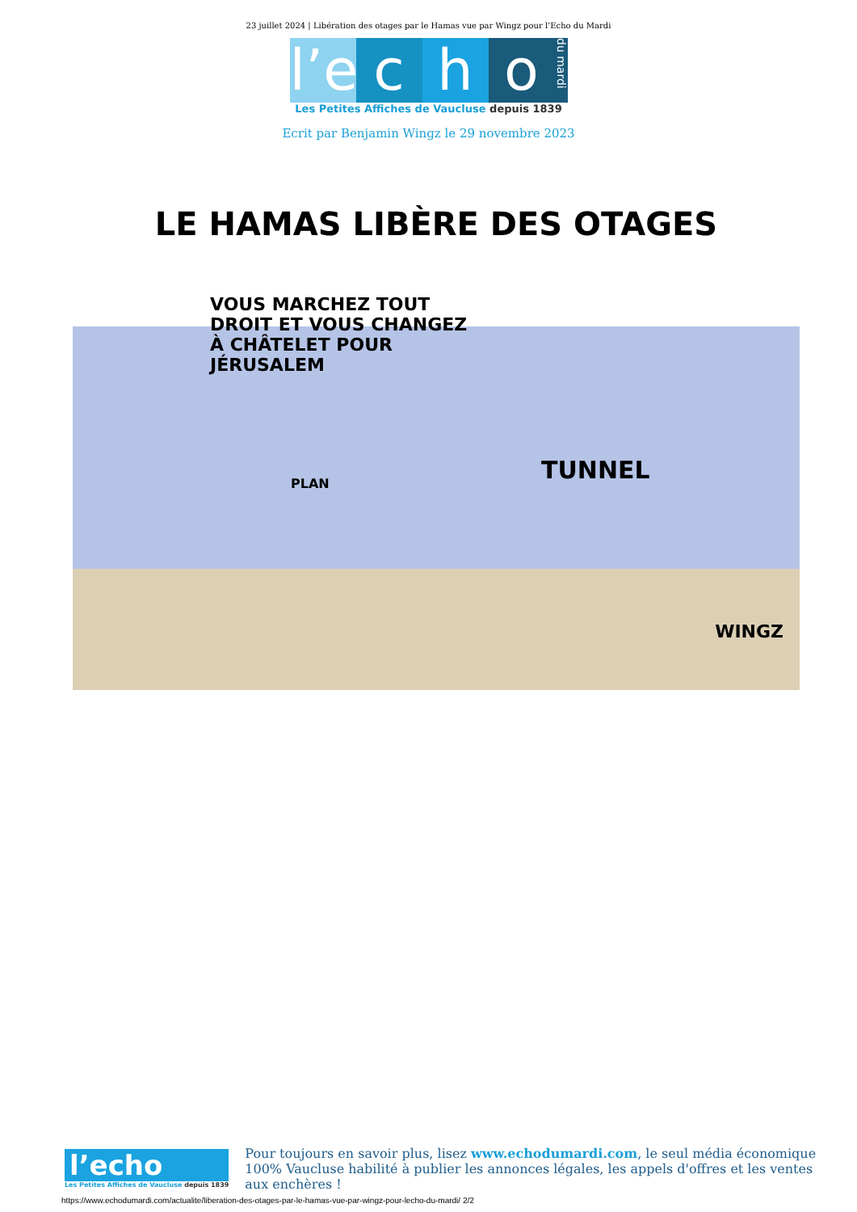23 juillet 2024 | Libération des otages par le Hamas vue par Wingz pour l’Echo du Mardi
l’e c h o du mardi
Les Petites Affiches de Vaucluse depuis 1839
Ecrit par Benjamin Wingz le 29 novembre 2023
LE HAMAS LIBÈRE DES OTAGES
VOUS MARCHEZ TOUT DROIT ET VOUS CHANGEZ À CHÂTELET POUR JÉRUSALEM
PLAN TUNNEL
WINGZ
l’echo
Les Petites Affiches de Vaucluse depuis 1839
Pour toujours en savoir plus, lisez www.echodumardi.com, le seul média économique 100% Vaucluse habilité à publier les annonces légales, les appels d'offres et les ventes aux enchères !
https://www.echodumardi.com/actualite/liberation-des-otages-par-le-hamas-vue-par-wingz-pour-lecho-du-mardi/ 2/2